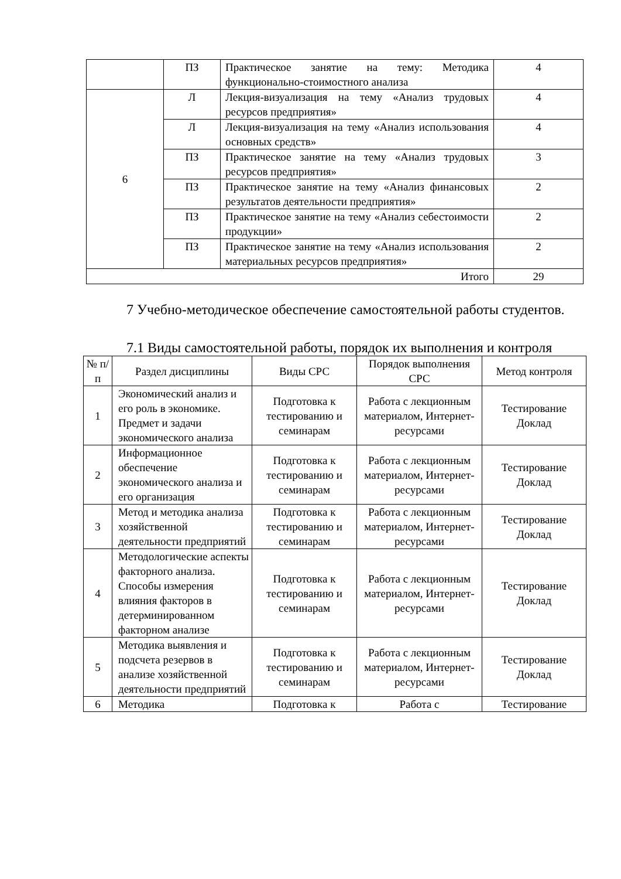| | ПЗ | Практическое занятие на тему: Методика функционально-стоимостного анализа | 4 |
| 6 | Л | Лекция-визуализация на тему «Анализ трудовых ресурсов предприятия» | 4 |
| | Л | Лекция-визуализация на тему «Анализ использования основных средств» | 4 |
| | ПЗ | Практическое занятие на тему «Анализ трудовых ресурсов предприятия» | 3 |
| | ПЗ | Практическое занятие на тему «Анализ финансовых результатов деятельности предприятия» | 2 |
| | ПЗ | Практическое занятие на тему «Анализ себестоимости продукции» | 2 |
| | ПЗ | Практическое занятие на тему «Анализ использования материальных ресурсов предприятия» | 2 |
| Итого | | | 29 |
7 Учебно-методическое обеспечение самостоятельной работы студентов.
7.1 Виды самостоятельной работы, порядок их выполнения и контроля
| № п/п | Раздел дисциплины | Виды СРС | Порядок выполнения СРС | Метод контроля |
| --- | --- | --- | --- | --- |
| 1 | Экономический анализ и его роль в экономике. Предмет и задачи экономического анализа | Подготовка к тестированию и семинарам | Работа с лекционным материалом, Интернет-ресурсами | Тестирование Доклад |
| 2 | Информационное обеспечение экономического анализа и его организация | Подготовка к тестированию и семинарам | Работа с лекционным материалом, Интернет-ресурсами | Тестирование Доклад |
| 3 | Метод и методика анализа хозяйственной деятельности предприятий | Подготовка к тестированию и семинарам | Работа с лекционным материалом, Интернет-ресурсами | Тестирование Доклад |
| 4 | Методологические аспекты факторного анализа. Способы измерения влияния факторов в детерминированном факторном анализе | Подготовка к тестированию и семинарам | Работа с лекционным материалом, Интернет-ресурсами | Тестирование Доклад |
| 5 | Методика выявления и подсчета резервов в анализе хозяйственной деятельности предприятий | Подготовка к тестированию и семинарам | Работа с лекционным материалом, Интернет-ресурсами | Тестирование Доклад |
| 6 | Методика | Подготовка к | Работа с | Тестирование |